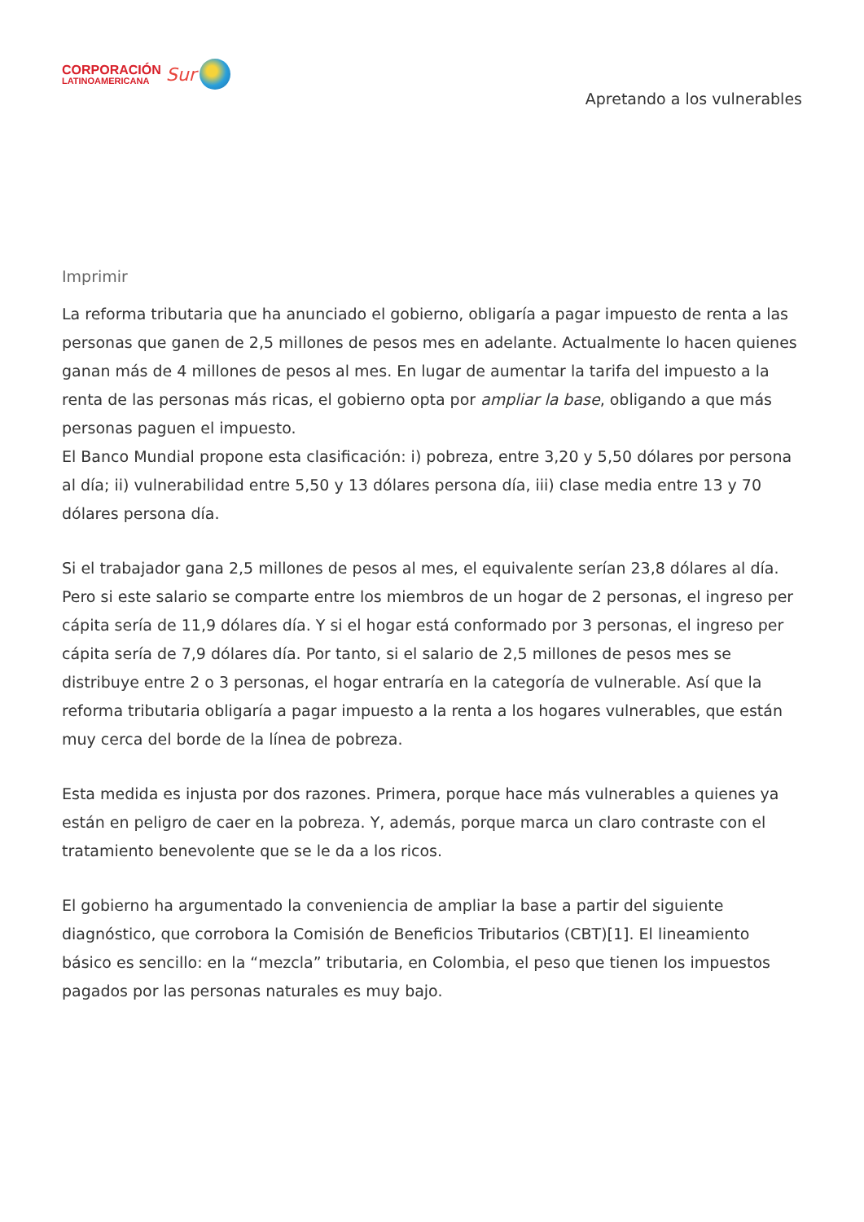CORPORACIÓN
LATINOAMERICANA
Sur
Apretando a los vulnerables
Imprimir
La reforma tributaria que ha anunciado el gobierno, obligaría a pagar impuesto de renta a las personas que ganen de 2,5 millones de pesos mes en adelante. Actualmente lo hacen quienes ganan más de 4 millones de pesos al mes. En lugar de aumentar la tarifa del impuesto a la renta de las personas más ricas, el gobierno opta por ampliar la base, obligando a que más personas paguen el impuesto.
El Banco Mundial propone esta clasificación: i) pobreza, entre 3,20 y 5,50 dólares por persona al día; ii) vulnerabilidad entre 5,50 y 13 dólares persona día, iii) clase media entre 13 y 70 dólares persona día.
Si el trabajador gana 2,5 millones de pesos al mes, el equivalente serían 23,8 dólares al día. Pero si este salario se comparte entre los miembros de un hogar de 2 personas, el ingreso per cápita sería de 11,9 dólares día. Y si el hogar está conformado por 3 personas, el ingreso per cápita sería de 7,9 dólares día. Por tanto, si el salario de 2,5 millones de pesos mes se distribuye entre 2 o 3 personas, el hogar entraría en la categoría de vulnerable. Así que la reforma tributaria obligaría a pagar impuesto a la renta a los hogares vulnerables, que están muy cerca del borde de la línea de pobreza.
Esta medida es injusta por dos razones. Primera, porque hace más vulnerables a quienes ya están en peligro de caer en la pobreza. Y, además, porque marca un claro contraste con el tratamiento benevolente que se le da a los ricos.
El gobierno ha argumentado la conveniencia de ampliar la base a partir del siguiente diagnóstico, que corrobora la Comisión de Beneficios Tributarios (CBT)[1]. El lineamiento básico es sencillo: en la “mezcla” tributaria, en Colombia, el peso que tienen los impuestos pagados por las personas naturales es muy bajo.